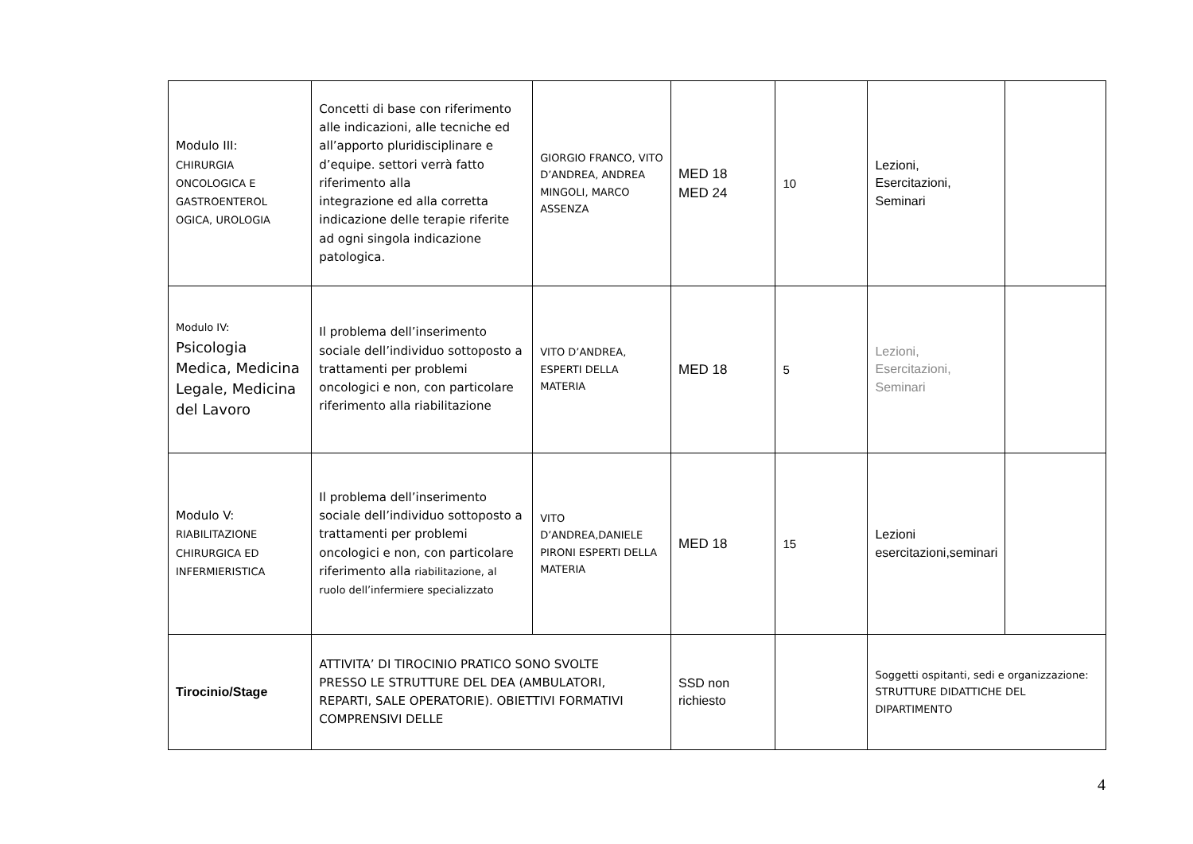| Modulo III: CHIRURGIA ONCOLOGICA E GASTROENTEROL OGICA, UROLOGIA | Concetti di base con riferimento alle indicazioni, alle tecniche ed all’apporto pluridisciplinare e d’equipe. settori verrà fatto riferimento alla integrazione ed alla corretta indicazione delle terapie riferite ad ogni singola indicazione patologica. | GIORGIO FRANCO, VITO D’ANDREA, ANDREA MINGOLI, MARCO ASSENZA | MED 18 MED 24 | 10 | Lezioni, Esercitazioni, Seminari | |
| Modulo IV: Psicologia Medica, Medicina Legale, Medicina del Lavoro | Il problema dell’inserimento sociale dell’individuo sottoposto a trattamenti per problemi oncologici e non, con particolare riferimento alla riabilitazione | VITO D’ANDREA, ESPERTI DELLA MATERIA | MED 18 | 5 | Lezioni, Esercitazioni, Seminari | |
| Modulo V: RIABILITAZIONE CHIRURGICA ED INFERMIERISTICA | Il problema dell’inserimento sociale dell’individuo sottoposto a trattamenti per problemi oncologici e non, con particolare riferimento alla riabilitazione, al ruolo dell’infermiere specializzato | VITO D’ANDREA,DANIELE PIRONI ESPERTI DELLA MATERIA | MED 18 | 15 | Lezioni esercitazioni,seminari | |
| Tirocinio/Stage | ATTIVITA’ DI TIROCINIO PRATICO SONO SVOLTE PRESSO LE STRUTTURE DEL DEA (AMBULATORI, REPARTI, SALE OPERATORIE). OBIETTIVI FORMATIVI COMPRENSIVI DELLE | | SSD non richiesto | | Soggetti ospitanti, sedi e organizzazione: STRUTTURE DIDATTICHE DEL DIPARTIMENTO | |
4